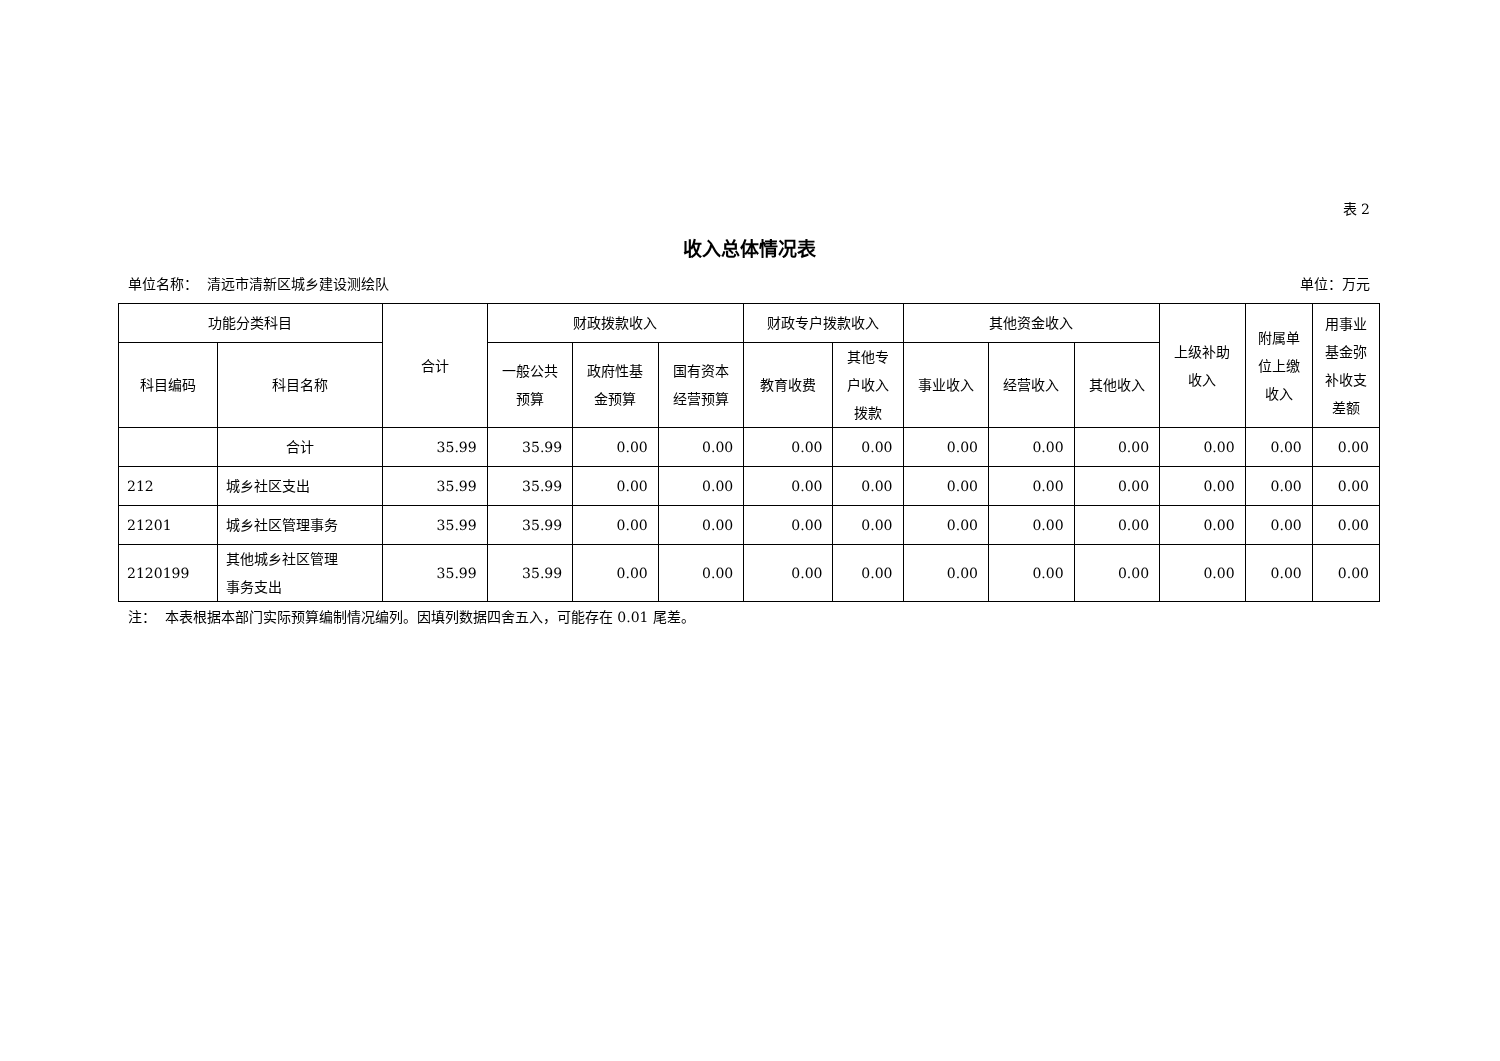表 2
收入总体情况表
单位名称： 清远市清新区城乡建设测绘队 单位：万元
| 功能分类科目 | | 合计 | 财政拨款收入 | | | 财政专户拨款收入 | | 其他资金收入 | | | 上级补助 收入 | 附属单 位上缴 收入 | 用事业 基金弥 补收支 差额 |
| --- | --- | --- | --- | --- | --- | --- | --- | --- | --- | --- | --- | --- | --- |
| 科目编码 | 科目名称 | | 一般公共 预算 | 政府性基 金预算 | 国有资本 经营预算 | 教育收费 | 其他专 户收入 拨款 | 事业收入 | 经营收入 | 其他收入 | | | |
| | 合计 | 35.99 | 35.99 | 0.00 | 0.00 | 0.00 | 0.00 | 0.00 | 0.00 | 0.00 | 0.00 | 0.00 | 0.00 |
| 212 | 城乡社区支出 | 35.99 | 35.99 | 0.00 | 0.00 | 0.00 | 0.00 | 0.00 | 0.00 | 0.00 | 0.00 | 0.00 | 0.00 |
| 21201 | 城乡社区管理事务 | 35.99 | 35.99 | 0.00 | 0.00 | 0.00 | 0.00 | 0.00 | 0.00 | 0.00 | 0.00 | 0.00 | 0.00 |
| 2120199 | 其他城乡社区管理 事务支出 | 35.99 | 35.99 | 0.00 | 0.00 | 0.00 | 0.00 | 0.00 | 0.00 | 0.00 | 0.00 | 0.00 | 0.00 |
注： 本表根据本部门实际预算编制情况编列。因填列数据四舍五入，可能存在 0.01 尾差。